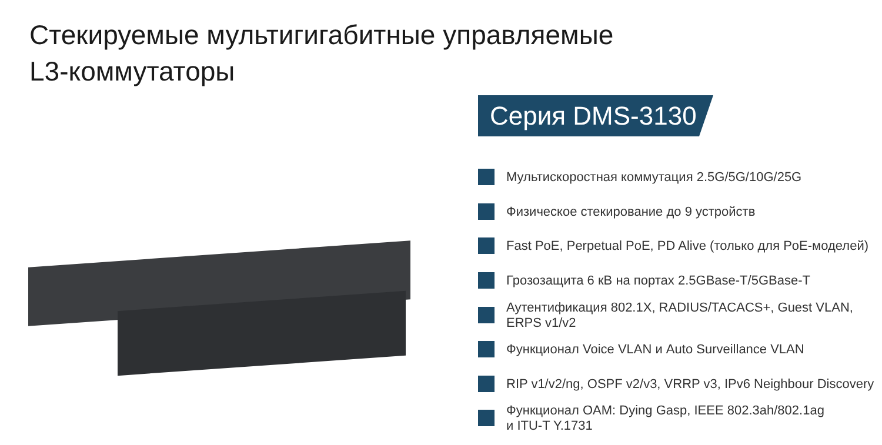Стекируемые мультигигабитные управляемые
L3-коммутаторы
Серия DMS-3130
Мультискоростная коммутация 2.5G/5G/10G/25G
Физическое стекирование до 9 устройств
Fast PoE, Perpetual PoE, PD Alive (только для PoE-моделей)
Грозозащита 6 кВ на портах 2.5GBase-T/5GBase-T
Аутентификация 802.1X, RADIUS/TACACS+, Guest VLAN,
ERPS v1/v2
Функционал Voice VLAN и Auto Surveillance VLAN
RIP v1/v2/ng, OSPF v2/v3, VRRP v3, IPv6 Neighbour Discovery
Функционал OAM: Dying Gasp, IEEE 802.3ah/802.1ag
и ITU-T Y.1731